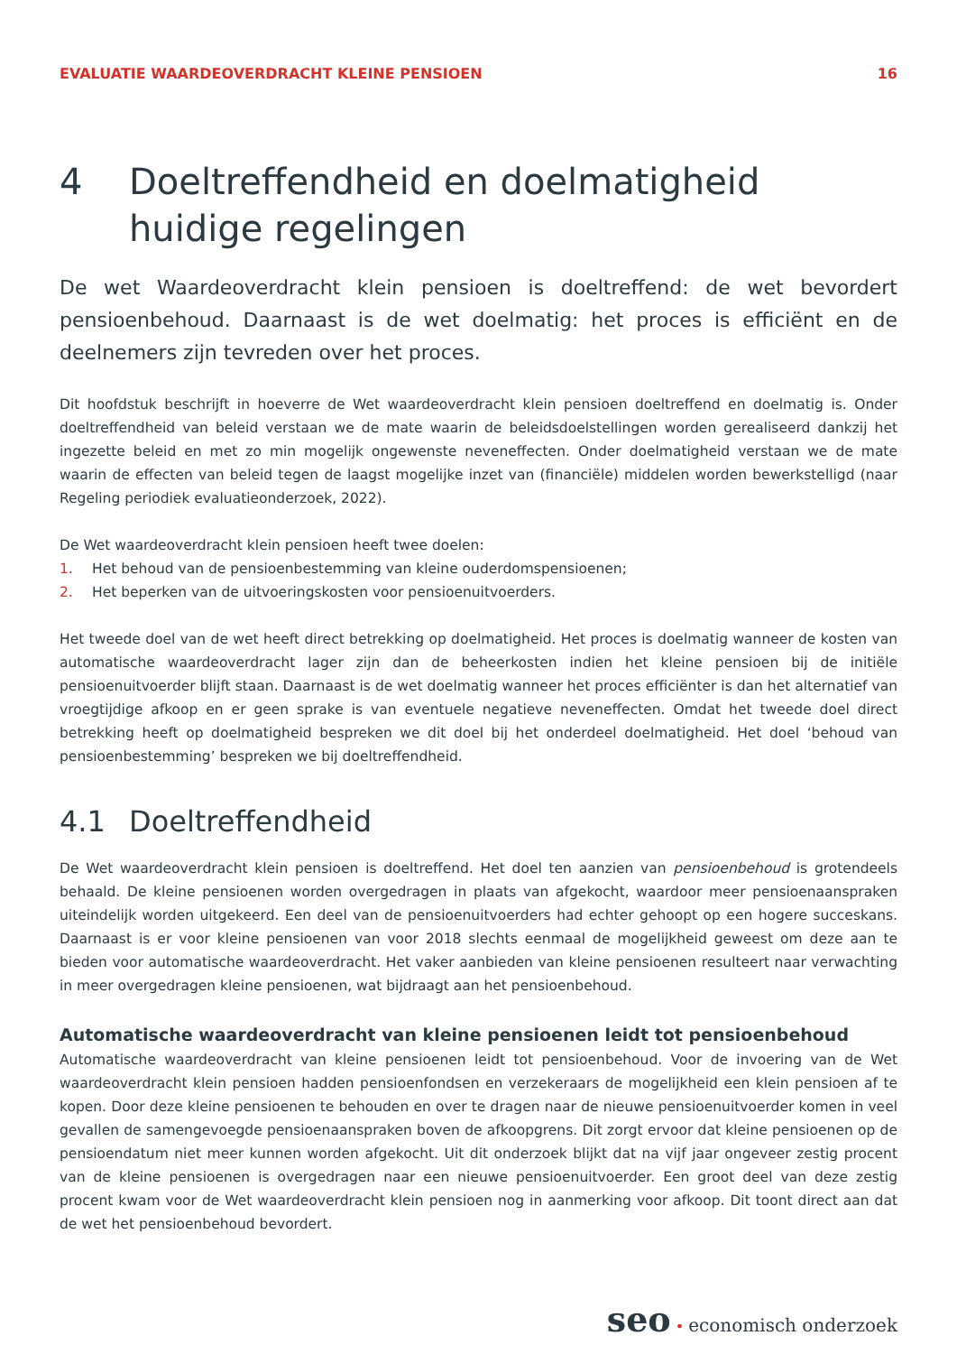EVALUATIE WAARDEOVERDRACHT KLEINE PENSIOEN
16
4 Doeltreffendheid en doelmatigheid huidige regelingen
De wet Waardeoverdracht klein pensioen is doeltreffend: de wet bevordert pensioenbehoud. Daarnaast is de wet doelmatig: het proces is efficiënt en de deelnemers zijn tevreden over het proces.
Dit hoofdstuk beschrijft in hoeverre de Wet waardeoverdracht klein pensioen doeltreffend en doelmatig is. Onder doeltreffendheid van beleid verstaan we de mate waarin de beleidsdoelstellingen worden gerealiseerd dankzij het ingezette beleid en met zo min mogelijk ongewenste neveneffecten. Onder doelmatigheid verstaan we de mate waarin de effecten van beleid tegen de laagst mogelijke inzet van (financiële) middelen worden bewerkstelligd (naar Regeling periodiek evaluatieonderzoek, 2022).
De Wet waardeoverdracht klein pensioen heeft twee doelen:
1. Het behoud van de pensioenbestemming van kleine ouderdomspensioenen;
2. Het beperken van de uitvoeringskosten voor pensioenuitvoerders.
Het tweede doel van de wet heeft direct betrekking op doelmatigheid. Het proces is doelmatig wanneer de kosten van automatische waardeoverdracht lager zijn dan de beheerkosten indien het kleine pensioen bij de initiële pensioenuitvoerder blijft staan. Daarnaast is de wet doelmatig wanneer het proces efficiënter is dan het alternatief van vroegtijdige afkoop en er geen sprake is van eventuele negatieve neveneffecten. Omdat het tweede doel direct betrekking heeft op doelmatigheid bespreken we dit doel bij het onderdeel doelmatigheid. Het doel ‘behoud van pensioenbestemming’ bespreken we bij doeltreffendheid.
4.1 Doeltreffendheid
De Wet waardeoverdracht klein pensioen is doeltreffend. Het doel ten aanzien van pensioenbehoud is grotendeels behaald. De kleine pensioenen worden overgedragen in plaats van afgekocht, waardoor meer pensioenaanspraken uiteindelijk worden uitgekeerd. Een deel van de pensioenuitvoerders had echter gehoopt op een hogere succeskans. Daarnaast is er voor kleine pensioenen van voor 2018 slechts eenmaal de mogelijkheid geweest om deze aan te bieden voor automatische waardeoverdracht. Het vaker aanbieden van kleine pensioenen resulteert naar verwachting in meer overgedragen kleine pensioenen, wat bijdraagt aan het pensioenbehoud.
Automatische waardeoverdracht van kleine pensioenen leidt tot pensioenbehoud
Automatische waardeoverdracht van kleine pensioenen leidt tot pensioenbehoud. Voor de invoering van de Wet waardeoverdracht klein pensioen hadden pensioenfondsen en verzekeraars de mogelijkheid een klein pensioen af te kopen. Door deze kleine pensioenen te behouden en over te dragen naar de nieuwe pensioenuitvoerder komen in veel gevallen de samengevoegde pensioenaanspraken boven de afkoopgrens. Dit zorgt ervoor dat kleine pensioenen op de pensioendatum niet meer kunnen worden afgekocht. Uit dit onderzoek blijkt dat na vijf jaar ongeveer zestig procent van de kleine pensioenen is overgedragen naar een nieuwe pensioenuitvoerder. Een groot deel van deze zestig procent kwam voor de Wet waardeoverdracht klein pensioen nog in aanmerking voor afkoop. Dit toont direct aan dat de wet het pensioenbehoud bevordert.
seo • economisch onderzoek